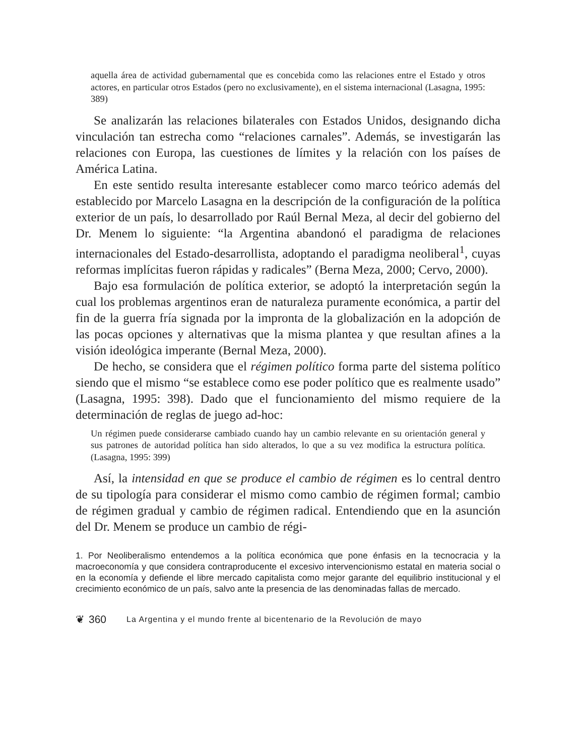aquella área de actividad gubernamental que es concebida como las relaciones entre el Estado y otros actores, en particular otros Estados (pero no exclusivamente), en el sistema internacional (Lasagna, 1995: 389)
Se analizarán las relaciones bilaterales con Estados Unidos, designando dicha vinculación tan estrecha como “relaciones carnales”. Además, se investigarán las relaciones con Europa, las cuestiones de límites y la relación con los países de América Latina.
En este sentido resulta interesante establecer como marco teórico además del establecido por Marcelo Lasagna en la descripción de la configuración de la política exterior de un país, lo desarrollado por Raúl Bernal Meza, al decir del gobierno del Dr. Menem lo siguiente: “la Argentina abandonó el paradigma de relaciones internacionales del Estado-desarrollista, adoptando el paradigma neoliberal<sup>1</sup>, cuyas reformas implícitas fueron rápidas y radicales” (Berna Meza, 2000; Cervo, 2000).
Bajo esa formulación de política exterior, se adoptó la interpretación según la cual los problemas argentinos eran de naturaleza puramente económica, a partir del fin de la guerra fría signada por la impronta de la globalización en la adopción de las pocas opciones y alternativas que la misma plantea y que resultan afines a la visión ideológica imperante (Bernal Meza, 2000).
De hecho, se considera que el régimen político forma parte del sistema político siendo que el mismo “se establece como ese poder político que es realmente usado” (Lasagna, 1995: 398). Dado que el funcionamiento del mismo requiere de la determinación de reglas de juego ad-hoc:
Un régimen puede considerarse cambiado cuando hay un cambio relevante en su orientación general y sus patrones de autoridad política han sido alterados, lo que a su vez modifica la estructura política. (Lasagna, 1995: 399)
Así, la intensidad en que se produce el cambio de régimen es lo central dentro de su tipología para considerar el mismo como cambio de régimen formal; cambio de régimen gradual y cambio de régimen radical. Entendiendo que en la asunción del Dr. Menem se produce un cambio de régi-
1. Por Neoliberalismo entendemos a la política económica que pone énfasis en la tecnocracia y la macroeconomía y que considera contraproducente el excesivo intervencionismo estatal en materia social o en la economía y defiende el libre mercado capitalista como mejor garante del equilibrio institucional y el crecimiento económico de un país, salvo ante la presencia de las denominadas fallas de mercado.
❦ 360 La Argentina y el mundo frente al bicentenario de la Revolución de mayo